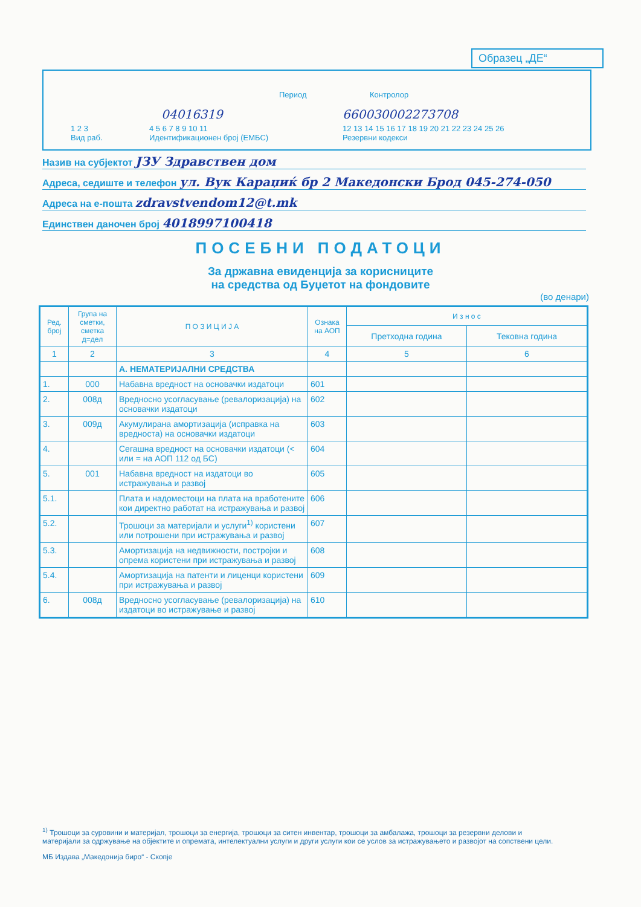Образец „ДЕ“
Период Контролор
04016319 660030002273708
1 2 3
Вид раб.
4 5 6 7 8 9 10 11
Идентификационен број (ЕМБС)
12 13 14 15 16 17 18 19 20 21 22 23 24 25 26
Резервни кодекси
Назив на субјектот ЈЗУ Здравствен дом
Адреса, седиште и телефон ул. Вук Караџиќ бр 2 Македонски Брод 045-274-050
Адреса на е-пошта zdravstvendom12@t.mk
Единствен даночен број 4018997100418
ПОСЕБНИ ПОДАТОЦИ
За државна евиденција за корисниците
на средства од Буџетот на фондовите
(во денари)
| Ред. број | Група на сметки, сметка д=дел | П О З И Ц И Ј А | Ознака на АОП | И з н о с | |
| --- | --- | --- | --- | --- | --- |
| | | | | Претходна година | Тековна година |
| 1 | 2 | 3 | 4 | 5 | 6 |
| | | А. НЕМАТЕРИЈАЛНИ СРЕДСТВА | | | |
| 1. | 000 | Набавна вредност на основачки издатоци | 601 | | |
| 2. | 008д | Вредносно усогласување (ревалоризација) на основачки издатоци | 602 | | |
| 3. | 009д | Акумулирана амортизација (исправка на вредноста) на основачки издатоци | 603 | | |
| 4. | | Сегашна вредност на основачки издатоци (< или = на АОП 112 од БС) | 604 | | |
| 5. | 001 | Набавна вредност на издатоци во истражувања и развој | 605 | | |
| 5.1. | | Плата и надоместоци на плата на вработените кои директно работат на истражувања и развој | 606 | | |
| 5.2. | | Трошоци за материјали и услуги<sup>1)</sup> користени или потрошени при истражувања и развој | 607 | | |
| 5.3. | | Амортизација на недвижности, постројки и опрема користени при истражувања и развој | 608 | | |
| 5.4. | | Амортизација на патенти и лиценци користени при истражувања и развој | 609 | | |
| 6. | 008д | Вредносно усогласување (ревалоризација) на издатоци во истражување и развој | 610 | | |
<sup>1)</sup> Трошоци за суровини и материјал, трошоци за енергија, трошоци за ситен инвентар, трошоци за амбалажа, трошоци за резервни делови и материјали за одржување на објектите и опремата, интелектуални услуги и други услуги кои се услов за истражувањето и развојот на сопствени цели.
МБ Издава „Македонија биро“ - Скопје